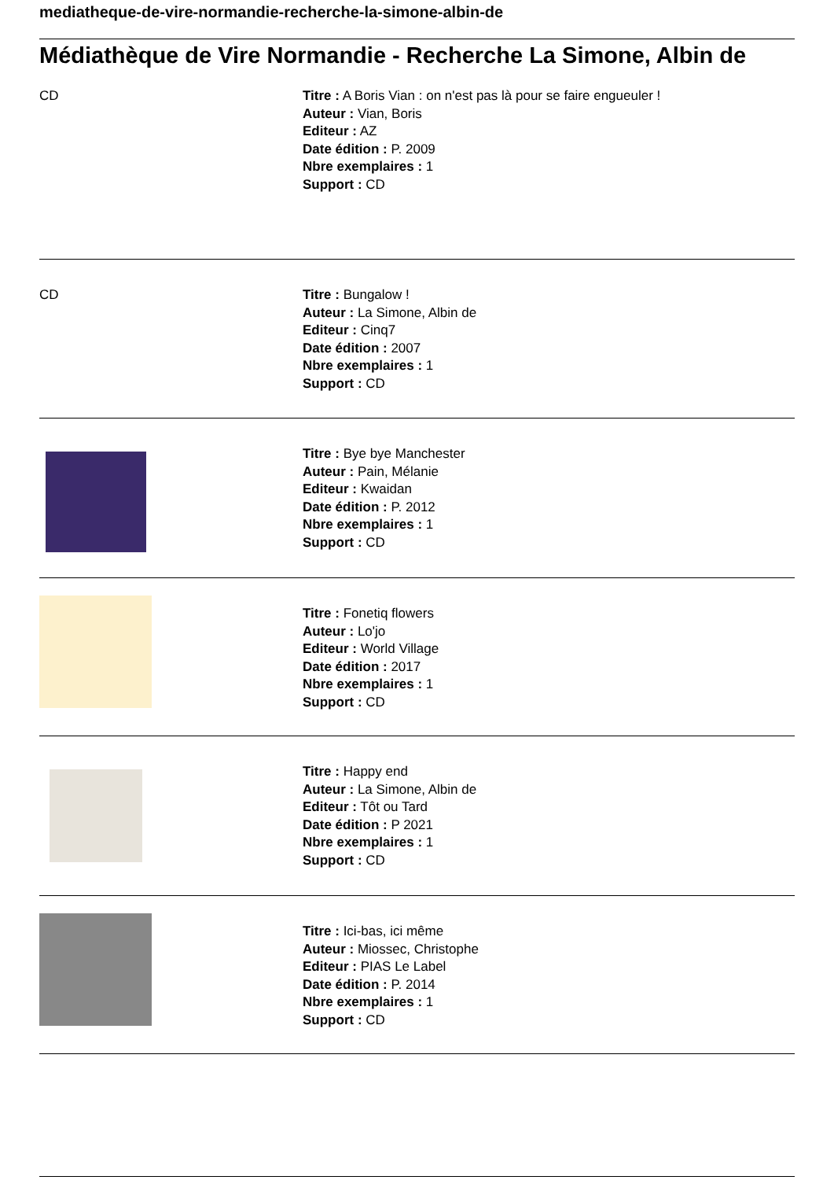mediatheque-de-vire-normandie-recherche-la-simone-albin-de
Médiathèque de Vire Normandie - Recherche La Simone, Albin de
CD Titre : A Boris Vian : on n'est pas là pour se faire engueuler !
Auteur : Vian, Boris
Editeur : AZ
Date édition : P. 2009
Nbre exemplaires : 1
Support : CD
CD Titre : Bungalow !
Auteur : La Simone, Albin de
Editeur : Cinq7
Date édition : 2007
Nbre exemplaires : 1
Support : CD
Titre : Bye bye Manchester
Auteur : Pain, Mélanie
Editeur : Kwaidan
Date édition : P. 2012
Nbre exemplaires : 1
Support : CD
Titre : Fonetiq flowers
Auteur : Lo'jo
Editeur : World Village
Date édition : 2017
Nbre exemplaires : 1
Support : CD
Titre : Happy end
Auteur : La Simone, Albin de
Editeur : Tôt ou Tard
Date édition : P 2021
Nbre exemplaires : 1
Support : CD
Titre : Ici-bas, ici même
Auteur : Miossec, Christophe
Editeur : PIAS Le Label
Date édition : P. 2014
Nbre exemplaires : 1
Support : CD